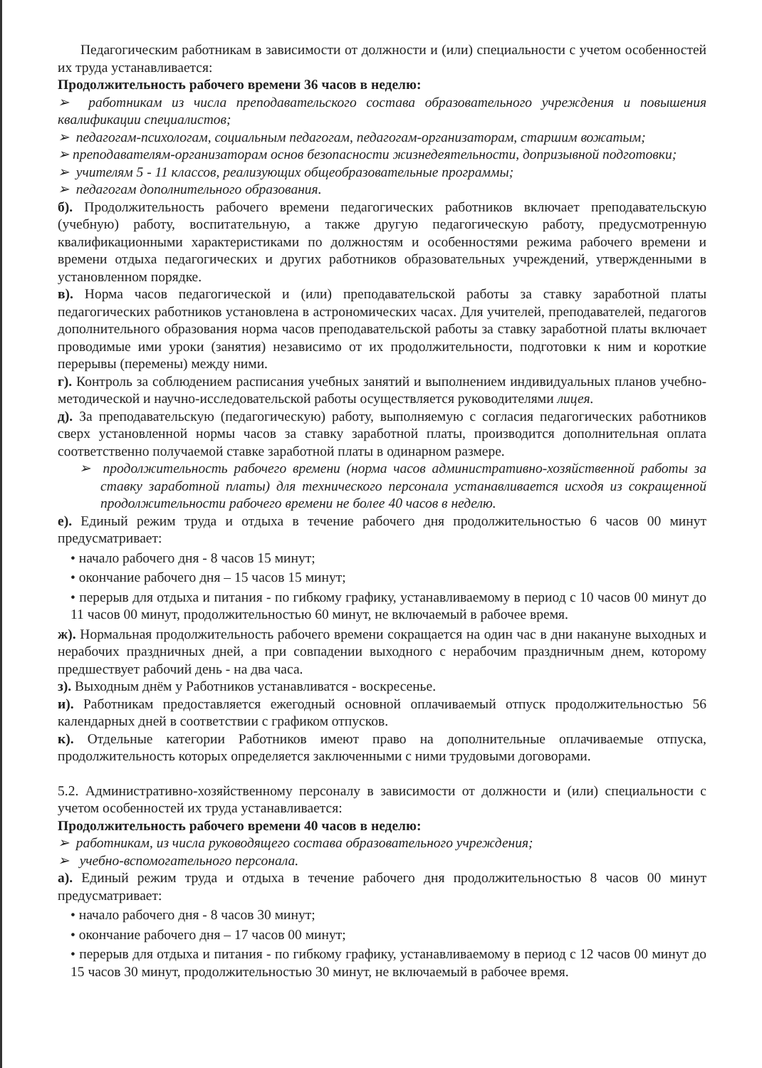Педагогическим работникам в зависимости от должности и (или) специальности с учетом особенностей их труда устанавливается:
Продолжительность рабочего времени 36 часов в неделю:
➢ работникам из числа преподавательского состава образовательного учреждения и повышения квалификации специалистов;
➢ педагогам-психологам, социальным педагогам, педагогам-организаторам, старшим вожатым;
➢ преподавателям-организаторам основ безопасности жизнедеятельности, допризывной подготовки;
➢ учителям 5 - 11 классов, реализующих общеобразовательные программы;
➢ педагогам дополнительного образования.
б). Продолжительность рабочего времени педагогических работников включает преподавательскую (учебную) работу, воспитательную, а также другую педагогическую работу, предусмотренную квалификационными характеристиками по должностям и особенностями режима рабочего времени и времени отдыха педагогических и других работников образовательных учреждений, утвержденными в установленном порядке.
в). Норма часов педагогической и (или) преподавательской работы за ставку заработной платы педагогических работников установлена в астрономических часах. Для учителей, преподавателей, педагогов дополнительного образования норма часов преподавательской работы за ставку заработной платы включает проводимые ими уроки (занятия) независимо от их продолжительности, подготовки к ним и короткие перерывы (перемены) между ними.
г). Контроль за соблюдением расписания учебных занятий и выполнением индивидуальных планов учебно-методической и научно-исследовательской работы осуществляется руководителями лицея.
д). За преподавательскую (педагогическую) работу, выполняемую с согласия педагогических работников сверх установленной нормы часов за ставку заработной платы, производится дополнительная оплата соответственно получаемой ставке заработной платы в одинарном размере.
➢ продолжительность рабочего времени (норма часов административно-хозяйственной работы за ставку заработной платы) для технического персонала устанавливается исходя из сокращенной продолжительности рабочего времени не более 40 часов в неделю.
е). Единый режим труда и отдыха в течение рабочего дня продолжительностью 6 часов 00 минут предусматривает:
• начало рабочего дня - 8 часов 15 минут;
• окончание рабочего дня – 15 часов 15 минут;
• перерыв для отдыха и питания - по гибкому графику, устанавливаемому в период с 10 часов 00 минут до 11 часов 00 минут, продолжительностью 60 минут, не включаемый в рабочее время.
ж). Нормальная продолжительность рабочего времени сокращается на один час в дни накануне выходных и нерабочих праздничных дней, а при совпадении выходного с нерабочим праздничным днем, которому предшествует рабочий день - на два часа.
з). Выходным днём у Работников устанавливатся - воскресенье.
и). Работникам предоставляется ежегодный основной оплачиваемый отпуск продолжительностью 56 календарных дней в соответствии с графиком отпусков.
к). Отдельные категории Работников имеют право на дополнительные оплачиваемые отпуска, продолжительность которых определяется заключенными с ними трудовыми договорами.
5.2. Административно-хозяйственному персоналу в зависимости от должности и (или) специальности с учетом особенностей их труда устанавливается:
Продолжительность рабочего времени 40 часов в неделю:
➢ работникам, из числа руководящего состава образовательного учреждения;
➢ учебно-вспомогательного персонала.
а). Единый режим труда и отдыха в течение рабочего дня продолжительностью 8 часов 00 минут предусматривает:
• начало рабочего дня - 8 часов 30 минут;
• окончание рабочего дня – 17 часов 00 минут;
• перерыв для отдыха и питания - по гибкому графику, устанавливаемому в период с 12 часов 00 минут до 15 часов 30 минут, продолжительностью 30 минут, не включаемый в рабочее время.